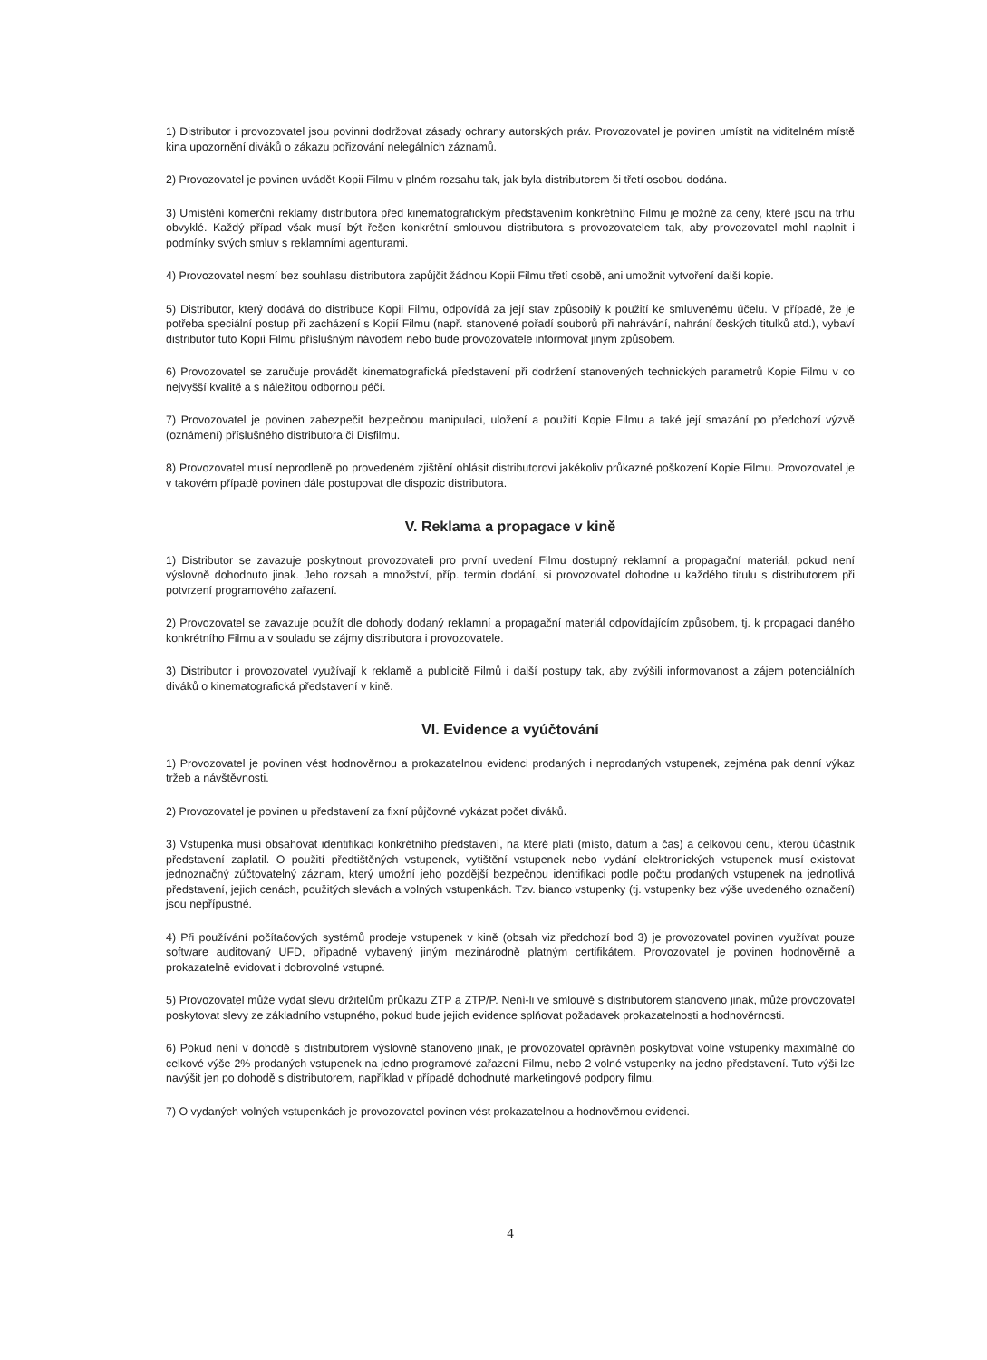1) Distributor i provozovatel jsou povinni dodržovat zásady ochrany autorských práv. Provozovatel je povinen umístit na viditelném místě kina upozornění diváků o zákazu pořizování nelegálních záznamů.
2) Provozovatel je povinen uvádět Kopii Filmu v plném rozsahu tak, jak byla distributorem či třetí osobou dodána.
3) Umístění komerční reklamy distributora před kinematografickým představením konkrétního Filmu je možné za ceny, které jsou na trhu obvyklé. Každý případ však musí být řešen konkrétní smlouvou distributora s provozovatelem tak, aby provozovatel mohl naplnit i podmínky svých smluv s reklamními agenturami.
4) Provozovatel nesmí bez souhlasu distributora zapůjčit žádnou Kopii Filmu třetí osobě, ani umožnit vytvoření další kopie.
5) Distributor, který dodává do distribuce Kopii Filmu, odpovídá za její stav způsobilý k použití ke smluvenému účelu. V případě, že je potřeba speciální postup při zacházení s Kopií Filmu (např. stanovené pořadí souborů při nahrávání, nahrání českých titulků atd.), vybaví distributor tuto Kopií Filmu příslušným návodem nebo bude provozovatele informovat jiným způsobem.
6) Provozovatel se zaručuje provádět kinematografická představení při dodržení stanovených technických parametrů Kopie Filmu v co nejvyšší kvalitě a s náležitou odbornou péčí.
7) Provozovatel je povinen zabezpečit bezpečnou manipulaci, uložení a použití Kopie Filmu a také její smazání po předchozí výzvě (oznámení) příslušného distributora či Disfilmu.
8) Provozovatel musí neprodleně po provedeném zjištění ohlásit distributorovi jakékoliv průkazné poškození Kopie Filmu. Provozovatel je v takovém případě povinen dále postupovat dle dispozic distributora.
V. Reklama a propagace v kině
1) Distributor se zavazuje poskytnout provozovateli pro první uvedení Filmu dostupný reklamní a propagační materiál, pokud není výslovně dohodnuto jinak. Jeho rozsah a množství, příp. termín dodání, si provozovatel dohodne u každého titulu s distributorem při potvrzení programového zařazení.
2) Provozovatel se zavazuje použít dle dohody dodaný reklamní a propagační materiál odpovídajícím způsobem, tj. k propagaci daného konkrétního Filmu a v souladu se zájmy distributora i provozovatele.
3) Distributor i provozovatel využívají k reklamě a publicitě Filmů i další postupy tak, aby zvýšili informovanost a zájem potenciálních diváků o kinematografická představení v kině.
VI. Evidence a vyúčtování
1) Provozovatel je povinen vést hodnověrnou a prokazatelnou evidenci prodaných i neprodaných vstupenek, zejména pak denní výkaz tržeb a návštěvnosti.
2) Provozovatel je povinen u představení za fixní půjčovné vykázat počet diváků.
3) Vstupenka musí obsahovat identifikaci konkrétního představení, na které platí (místo, datum a čas) a celkovou cenu, kterou účastník představení zaplatil. O použití předtištěných vstupenek, vytištění vstupenek nebo vydání elektronických vstupenek musí existovat jednoznačný zúčtovatelný záznam, který umožní jeho pozdější bezpečnou identifikaci podle počtu prodaných vstupenek na jednotlivá představení, jejich cenách, použitých slevách a volných vstupenkách. Tzv. bianco vstupenky (tj. vstupenky bez výše uvedeného označení) jsou nepřípustné.
4) Při používání počítačových systémů prodeje vstupenek v kině (obsah viz předchozí bod 3) je provozovatel povinen využívat pouze software auditovaný UFD, případně vybavený jiným mezinárodně platným certifikátem. Provozovatel je povinen hodnověrně a prokazatelně evidovat i dobrovolné vstupné.
5) Provozovatel může vydat slevu držitelům průkazu ZTP a ZTP/P. Není-li ve smlouvě s distributorem stanoveno jinak, může provozovatel poskytovat slevy ze základního vstupného, pokud bude jejich evidence splňovat požadavek prokazatelnosti a hodnověrnosti.
6) Pokud není v dohodě s distributorem výslovně stanoveno jinak, je provozovatel oprávněn poskytovat volné vstupenky maximálně do celkové výše 2% prodaných vstupenek na jedno programové zařazení Filmu, nebo 2 volné vstupenky na jedno představení. Tuto výši lze navýšit jen po dohodě s distributorem, například v případě dohodnuté marketingové podpory filmu.
7) O vydaných volných vstupenkách je provozovatel povinen vést prokazatelnou a hodnověrnou evidenci.
4